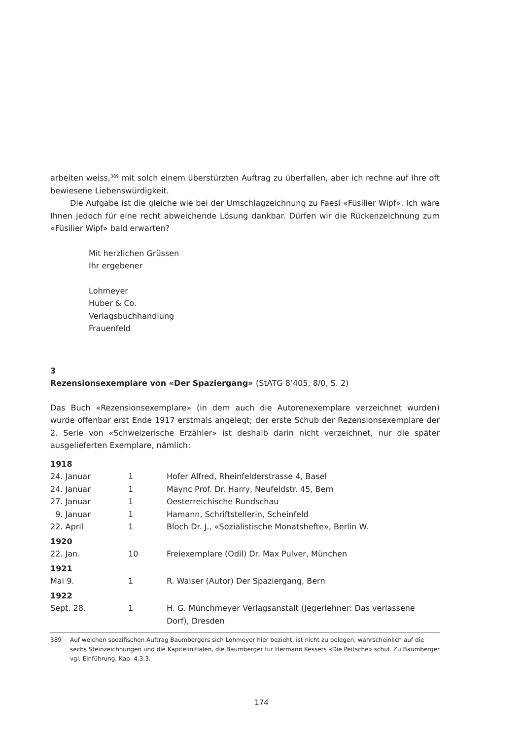arbeiten weiss,<sup>389</sup> mit solch einem überstürzten Auftrag zu überfallen, aber ich rechne auf Ihre oft bewiesene Liebenswürdigkeit.
Die Aufgabe ist die gleiche wie bei der Umschlagzeichnung zu Faesi «Füsilier Wipf». Ich wäre Ihnen jedoch für eine recht abweichende Lösung dankbar. Dürfen wir die Rückenzeichnung zum «Füsilier Wipf» bald erwarten?
Mit herzlichen Grüssen
Ihr ergebener
Lohmeyer
Huber & Co.
Verlagsbuchhandlung
Frauenfeld
3
Rezensionsexemplare von «Der Spaziergang» (StATG 8’405, 8/0, S. 2)
Das Buch «Rezensionsexemplare» (in dem auch die Autorenexemplare verzeichnet wurden) wurde offenbar erst Ende 1917 erstmals angelegt; der erste Schub der Rezensionsexemplare der 2. Serie von «Schweizerische Erzähler» ist deshalb darin nicht verzeichnet, nur die später ausgelieferten Exemplare, nämlich:
| 1918 | | |
| 24. Januar | 1 | Hofer Alfred, Rheinfelderstrasse 4, Basel |
| 24. Januar | 1 | Maync Prof. Dr. Harry, Neufeldstr. 45, Bern |
| 27. Januar | 1 | Oesterreichische Rundschau |
| 9. Januar | 1 | Hamann, Schriftstellerin, Scheinfeld |
| 22. April | 1 | Bloch Dr. J., «Sozialistische Monatshefte», Berlin W. |
| 1920 | | |
| 22. Jan. | 10 | Freiexemplare (Odil) Dr. Max Pulver, München |
| 1921 | | |
| Mai 9. | 1 | R. Walser (Autor) Der Spaziergang, Bern |
| 1922 | | |
| Sept. 28. | 1 | H. G. Münchmeyer Verlagsanstalt (Jegerlehner: Das verlassene Dorf), Dresden |
389 Auf welchen spezifischen Auftrag Baumbergers sich Lohmeyer hier bezieht, ist nicht zu belegen, wahrscheinlich auf die sechs Steinzeichnungen und die Kapitelinitialen, die Baumberger für Hermann Kessers «Die Peitsche» schuf. Zu Baumberger vgl. Einführung, Kap. 4.3.3.
174